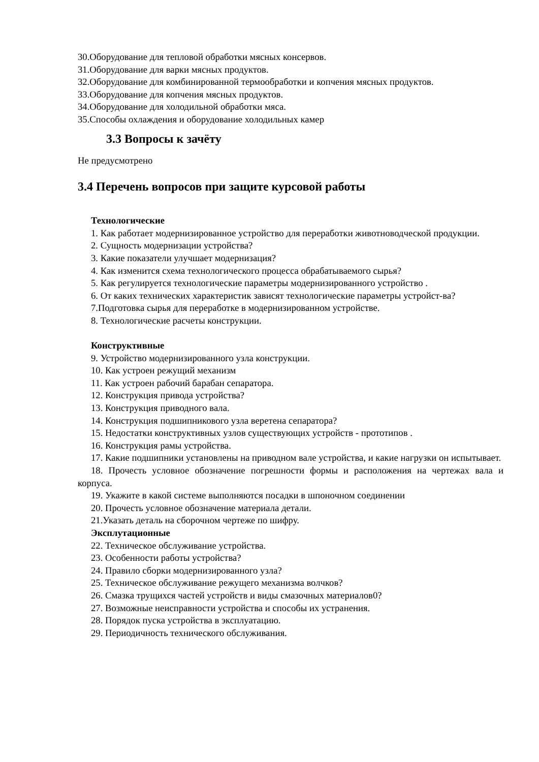30.Оборудование для тепловой обработки мясных консервов.
31.Оборудование для варки мясных продуктов.
32.Оборудование для комбинированной термообработки и копчения мясных продуктов.
33.Оборудование для копчения мясных продуктов.
34.Оборудование для холодильной обработки мяса.
35.Способы охлаждения и оборудование холодильных камер
3.3 Вопросы к зачёту
Не предусмотрено
3.4 Перечень вопросов при защите курсовой работы
Технологические
1. Как работает модернизированное устройство для переработки животноводческой продукции.
2. Сущность модернизации устройства?
3. Какие показатели улучшает модернизация?
4. Как изменится схема технологического процесса обрабатываемого сырья?
5. Как регулируется технологические параметры модернизированного устройство .
6. От каких технических характеристик зависят технологические параметры устройст-ва?
7.Подготовка сырья для переработке в модернизированном устройстве.
8. Технологические расчеты конструкции.
Конструктивные
9. Устройство модернизированного узла конструкции.
10. Как устроен режущий механизм
11. Как устроен рабочий барабан сепаратора.
12. Конструкция привода устройства?
13. Конструкция приводного вала.
14. Конструкция подшипникового узла веретена сепаратора?
15. Недостатки конструктивных узлов существующих устройств - прототипов .
16. Конструкция рамы устройства.
17. Какие подшипники установлены на приводном вале устройства, и какие нагрузки он испытывает.
18. Прочесть условное обозначение погрешности формы и расположения на чертежах вала и корпуса.
19. Укажите в какой системе выполняются посадки в шпоночном соединении
20. Прочесть условное обозначение материала детали.
21.Указать деталь на сборочном чертеже по шифру.
Эксплутационные
22. Техническое обслуживание устройства.
23. Особенности работы устройства?
24. Правило сборки модернизированного узла?
25. Техническое обслуживание режущего механизма волчков?
26. Смазка трущихся частей устройств и виды смазочных материалов0?
27. Возможные неисправности устройства и способы их устранения.
28. Порядок пуска устройства в эксплуатацию.
29. Периодичность технического обслуживания.